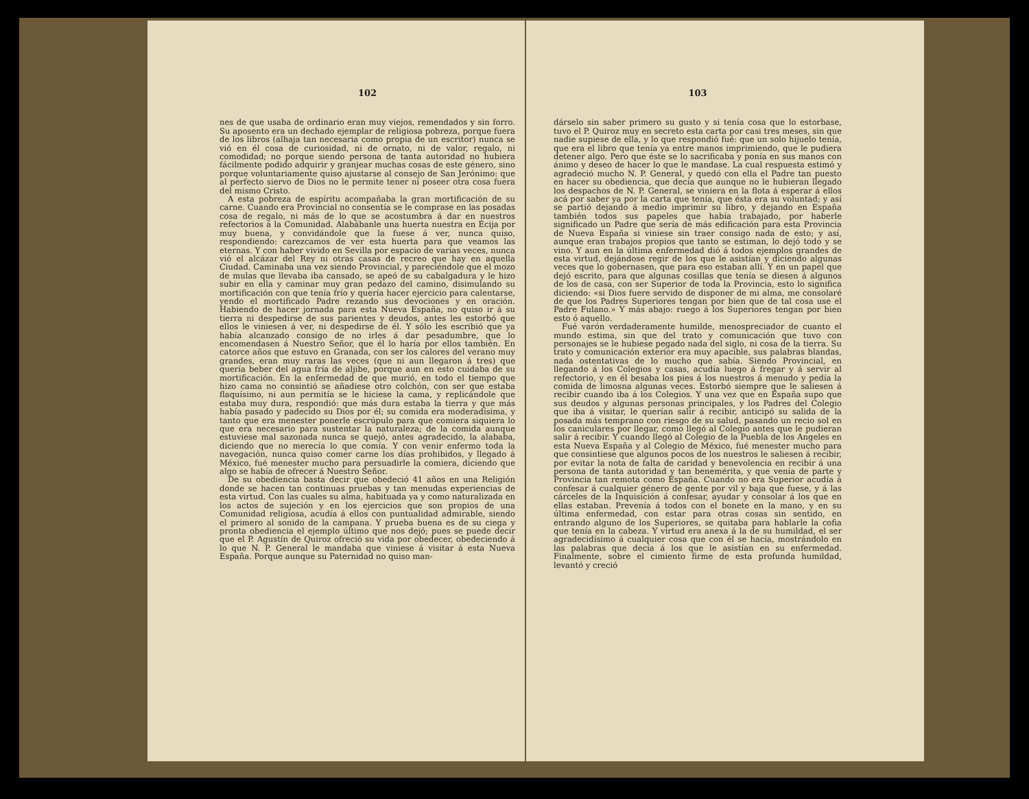102
nes de que usaba de ordinario eran muy viejos, remendados y sin forro. Su aposento era un dechado ejemplar de religiosa pobreza, porque fuera de los libros (alhaja tan necesaria como propia de un escritor) nunca se vió en él cosa de curiosidad, ni de ornato, ni de valor, regalo, ni comodidad; no porque siendo persona de tanta autoridad no hubiera fácilmente podido adquirir y granjear muchas cosas de este género, sino porque voluntariamente quiso ajustarse al consejo de San Jerónimo: que al perfecto siervo de Dios no le permite tener ni poseer otra cosa fuera del mismo Cristo.
A esta pobreza de espíritu acompañaba la gran mortificación de su carne. Cuando era Provincial no consentía se le comprase en las posadas cosa de regalo, ni más de lo que se acostumbra á dar en nuestros refectorios á la Comunidad. Alabábanle una huerta nuestra en Écija por muy buena, y convidándole que la fuese á ver, nunca quiso, respondiendo: carezcamos de ver esta huerta para que veamos las eternas. Y con haber vivido en Sevilla por espacio de varias veces, nunca vió el alcázar del Rey ni otras casas de recreo que hay en aquella Ciudad. Caminaba una vez siendo Provincial, y pareciéndole que el mozo de mulas que llevaba iba cansado, se apeó de su cabalgadura y le hizo subir en ella y caminar muy gran pedazo del camino, disimulando su mortificación con que tenía frío y quería hacer ejercicio para calentarse, yendo el mortificado Padre rezando sus devociones y en oración. Habiendo de hacer jornada para esta Nueva España, no quiso ir á su tierra ni despedirse de sus parientes y deudos, antes les estorbó que ellos le viniesen á ver, ni despedirse de él. Y sólo les escribió que ya había alcanzado consigo de no irles á dar pesadumbre, que lo encomendasen á Nuestro Señor, que él lo haría por ellos también. En catorce años que estuvo en Granada, con ser los calores del verano muy grandes, eran muy raras las veces (que ni aun llegaron á tres) que quería beber del agua fría de aljibe, porque aun en esto cuidaba de su mortificación. En la enfermedad de que murió, en todo el tiempo que hizo cama no consintió se añadiese otro colchón, con ser que estaba flaquísimo, ni aun permitía se le hiciese la cama, y replicándole que estaba muy dura, respondió: que más dura estaba la tierra y que más había pasado y padecido su Dios por él; su comida era moderadísima, y tanto que era menester ponerle escrúpulo para que comiera siquiera lo que era necesario para sustentar la naturaleza; de la comida aunque estuviese mal sazonada nunca se quejó, antes agradecido, la alababa, diciendo que no merecía lo que comía. Y con venir enfermo toda la navegación, nunca quiso comer carne los días prohibidos, y llegado á México, fué menester mucho para persuadirle la comiera, diciendo que algo se había de ofrecer á Nuestro Señor.
De su obediencia basta decir que obedeció 41 años en una Religión donde se hacen tan continuas pruebas y tan menudas experiencias de esta virtud. Con las cuales su alma, habituada ya y como naturalizada en los actos de sujeción y en los ejercicios que son propios de una Comunidad religiosa, acudía á ellos con puntualidad admirable, siendo el primero al sonido de la campana. Y prueba buena es de su ciega y pronta obediencia el ejemplo último que nos dejó; pues se puede decir que el P. Agustín de Quiroz ofreció su vida por obedecer, obedeciendo á lo que N. P. General le mandaba que viniese á visitar á esta Nueva España. Porque aunque su Paternidad no quiso man-
103
dárselo sin saber primero su gusto y si tenía cosa que lo estorbase, tuvo el P. Quiroz muy en secreto esta carta por casi tres meses, sin que nadie supiese de ella, y lo que respondió fué: que un solo hijuelo tenía, que era el libro que tenía ya entre manos imprimiendo, que le pudiera detener algo. Pero que éste se lo sacrificaba y ponía en sus manos con ánimo y deseo de hacer lo que le mandase. La cual respuesta estimó y agradeció mucho N. P. General, y quedó con ella el Padre tan puesto en hacer su obediencia, que decía que aunque no le hubieran llegado los despachos de N. P. General, se viniera en la flota á esperar á ellos acá por saber ya por la carta que tenía, que ésta era su voluntad; y así se partió dejando á medio imprimir su libro, y dejando en España también todos sus papeles que había trabajado, por haberle significado un Padre que sería de más edificación para esta Provincia de Nueva España si viniese sin traer consigo nada de esto; y así, aunque eran trabajos propios que tanto se estiman, lo dejó todo y se vino. Y aun en la última enfermedad dió á todos ejemplos grandes de esta virtud, dejándose regir de los que le asistían y diciendo algunas veces que lo gobernasen, que para eso estaban allí. Y en un papel que dejó escrito, para que algunas cosillas que tenía se diesen á algunos de los de casa, con ser Superior de toda la Provincia, esto lo significa diciendo: «si Dios fuere servido de disponer de mi alma, me consolaré de que los Padres Superiores tengan por bien que de tal cosa use el Padre Fulano.» Y más abajo: ruego á los Superiores tengan por bien esto ó aquello.
Fué varón verdaderamente humilde, menospreciador de cuanto el mundo estima, sin que del trato y comunicación que tuvo con personajes se le hubiese pegado nada del siglo, ni cosa de la tierra. Su trato y comunicación exterior era muy apacible, sus palabras blandas, nada ostentativas de lo mucho que sabía. Siendo Provincial, en llegando á los Colegios y casas, acudía luego á fregar y á servir al refectorio, y en él besaba los pies á los nuestros á menudo y pedía la comida de limosna algunas veces. Estorbó siempre que le saliesen á recibir cuando iba á los Colegios. Y una vez que en España supo que sus deudos y algunas personas principales, y los Padres del Colegio que iba á visitar, le querían salir á recibir, anticipó su salida de la posada más temprano con riesgo de su salud, pasando un recio sol en los caniculares por llegar, como llegó al Colegio antes que le pudieran salir á recibir. Y cuando llegó al Colegio de la Puebla de los Angeles en esta Nueva España y al Colegio de México, fué menester mucho para que consintiese que algunos pocos de los nuestros le saliesen á recibir, por evitar la nota de falta de caridad y benevolencia en recibir á una persona de tanta autoridad y tan benemérita, y que venía de parte y Provincia tan remota como España. Cuando no era Superior acudía á confesar á cualquier género de gente por vil y baja que fuese, y á las cárceles de la Inquisición á confesar, ayudar y consolar á los que en ellas estaban. Prevenía á todos con el bonete en la mano, y en su última enfermedad, con estar para otras cosas sin sentido, en entrando alguno de los Superiores, se quitaba para hablarle la cofia que tenía en la cabeza. Y virtud era anexa á la de su humildad, el ser agradecidísimo á cualquier cosa que con él se hacía, mostrándolo en las palabras que decía á los que le asistían en su enfermedad. Finalmente, sobre el cimiento firme de esta profunda humildad, levantó y creció